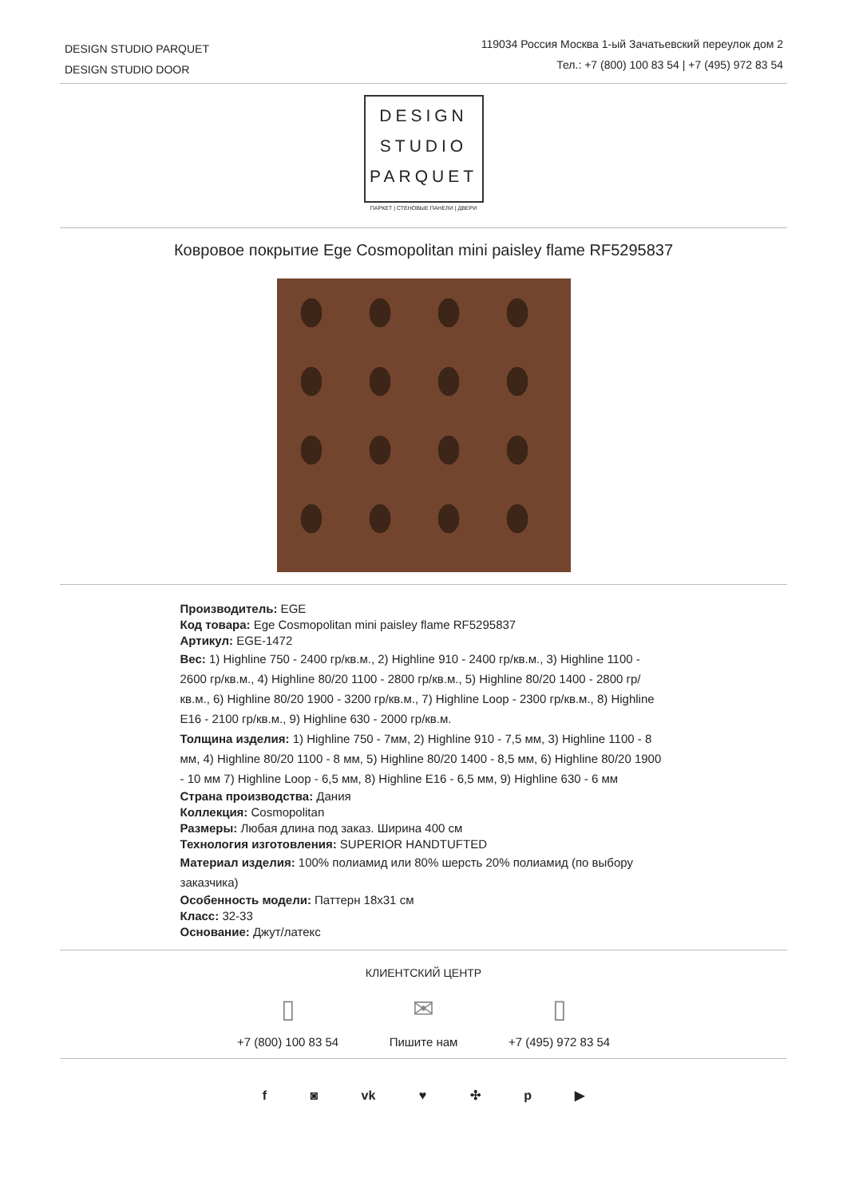DESIGN STUDIO PARQUET
DESIGN STUDIO DOOR
119034 Россия Москва 1-ый Зачатьевский переулок дом 2
Тел.: +7 (800) 100 83 54 | +7 (495) 972 83 54
DESIGN
STUDIO
PARQUET
ПАРКЕТ | СТЕНОВЫЕ ПАНЕЛИ | ДВЕРИ
Ковровое покрытие Ege Cosmopolitan mini paisley flame RF5295837
Производитель: EGE
Код товара: Ege Cosmopolitan mini paisley flame RF5295837
Артикул: EGE-1472
Вес: 1) Highline 750 - 2400 гр/кв.м., 2) Highline 910 - 2400 гр/кв.м., 3) Highline 1100 - 2600 гр/кв.м., 4) Highline 80/20 1100 - 2800 гр/кв.м., 5) Highline 80/20 1400 - 2800 гр/кв.м., 6) Highline 80/20 1900 - 3200 гр/кв.м., 7) Highline Loop - 2300 гр/кв.м., 8) Highline E16 - 2100 гр/кв.м., 9) Highline 630 - 2000 гр/кв.м.
Толщина изделия: 1) Highline 750 - 7мм, 2) Highline 910 - 7,5 мм, 3) Highline 1100 - 8 мм, 4) Highline 80/20 1100 - 8 мм, 5) Highline 80/20 1400 - 8,5 мм, 6) Highline 80/20 1900 - 10 мм 7) Highline Loop - 6,5 мм, 8) Highline E16 - 6,5 мм, 9) Highline 630 - 6 мм
Страна производства: Дания
Коллекция: Cosmopolitan
Размеры: Любая длина под заказ. Ширина 400 см
Технология изготовления: SUPERIOR HANDTUFTED
Материал изделия: 100% полиамид или 80% шерсть 20% полиамид (по выбору заказчика)
Особенность модели: Паттерн 18x31 см
Класс: 32-33
Основание: Джут/латекс
КЛИЕНТСКИЙ ЦЕНТР
▯
+7 (800) 100 83 54
✉
Пишите нам
▯
+7 (495) 972 83 54
f ◙ vk ♥ ✣ p ▶